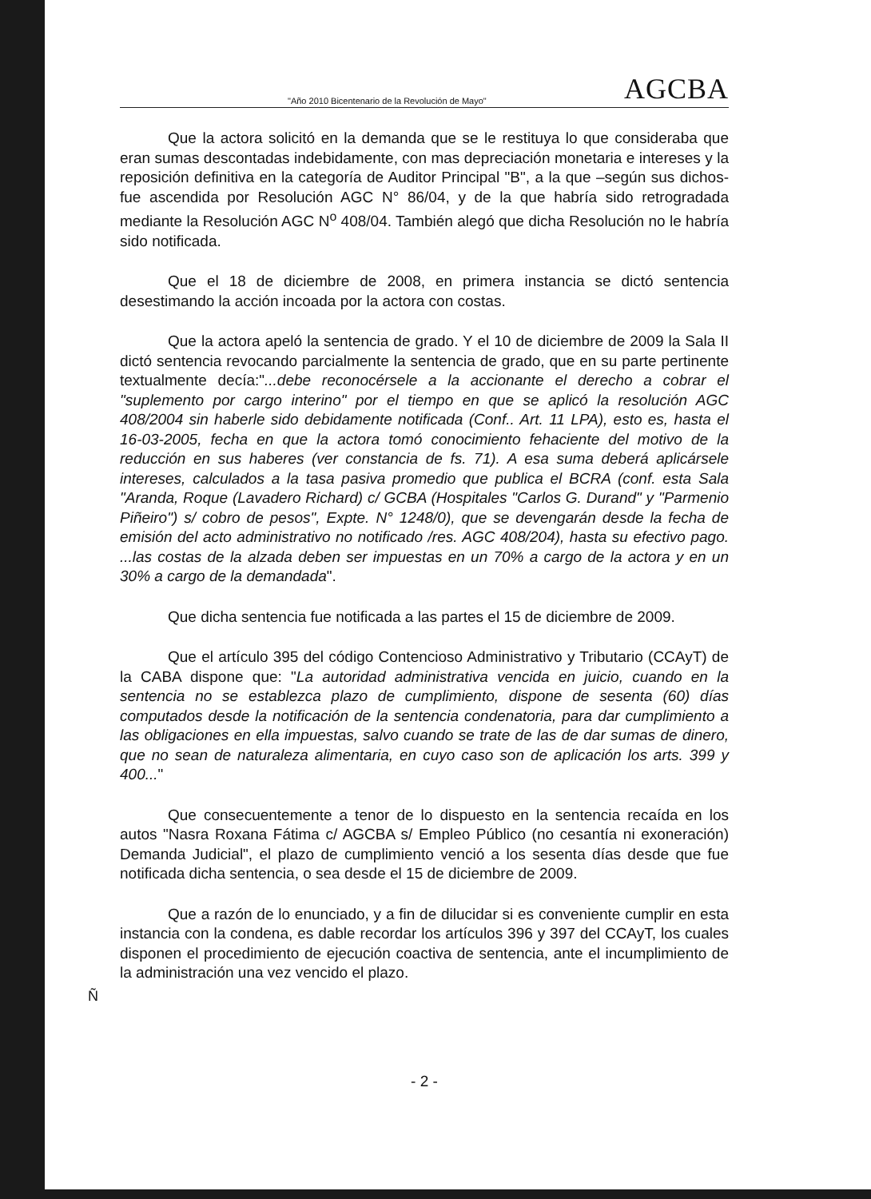"Año 2010 Bicentenario de la Revolución de Mayo" AGCBA
Que la actora solicitó en la demanda que se le restituya lo que consideraba que eran sumas descontadas indebidamente, con mas depreciación monetaria e intereses y la reposición definitiva en la categoría de Auditor Principal "B", a la que –según sus dichos- fue ascendida por Resolución AGC N° 86/04, y de la que habría sido retrogradada mediante la Resolución AGC N<sup>o</sup> 408/04. También alegó que dicha Resolución no le habría sido notificada.
Que el 18 de diciembre de 2008, en primera instancia se dictó sentencia desestimando la acción incoada por la actora con costas.
Que la actora apeló la sentencia de grado. Y el 10 de diciembre de 2009 la Sala II dictó sentencia revocando parcialmente la sentencia de grado, que en su parte pertinente textualmente decía:"...debe reconocérsele a la accionante el derecho a cobrar el "suplemento por cargo interino" por el tiempo en que se aplicó la resolución AGC 408/2004 sin haberle sido debidamente notificada (Conf.. Art. 11 LPA), esto es, hasta el 16-03-2005, fecha en que la actora tomó conocimiento fehaciente del motivo de la reducción en sus haberes (ver constancia de fs. 71). A esa suma deberá aplicársele intereses, calculados a la tasa pasiva promedio que publica el BCRA (conf. esta Sala "Aranda, Roque (Lavadero Richard) c/ GCBA (Hospitales "Carlos G. Durand" y "Parmenio Piñeiro") s/ cobro de pesos", Expte. N° 1248/0), que se devengarán desde la fecha de emisión del acto administrativo no notificado /res. AGC 408/204), hasta su efectivo pago. ...las costas de la alzada deben ser impuestas en un 70% a cargo de la actora y en un 30% a cargo de la demandada".
Que dicha sentencia fue notificada a las partes el 15 de diciembre de 2009.
Que el artículo 395 del código Contencioso Administrativo y Tributario (CCAyT) de la CABA dispone que: "La autoridad administrativa vencida en juicio, cuando en la sentencia no se establezca plazo de cumplimiento, dispone de sesenta (60) días computados desde la notificación de la sentencia condenatoria, para dar cumplimiento a las obligaciones en ella impuestas, salvo cuando se trate de las de dar sumas de dinero, que no sean de naturaleza alimentaria, en cuyo caso son de aplicación los arts. 399 y 400..."
Que consecuentemente a tenor de lo dispuesto en la sentencia recaída en los autos "Nasra Roxana Fátima c/ AGCBA s/ Empleo Público (no cesantía ni exoneración) Demanda Judicial", el plazo de cumplimiento venció a los sesenta días desde que fue notificada dicha sentencia, o sea desde el 15 de diciembre de 2009.
Que a razón de lo enunciado, y a fin de dilucidar si es conveniente cumplir en esta instancia con la condena, es dable recordar los artículos 396 y 397 del CCAyT, los cuales disponen el procedimiento de ejecución coactiva de sentencia, ante el incumplimiento de la administración una vez vencido el plazo.
Ñ
- 2 -